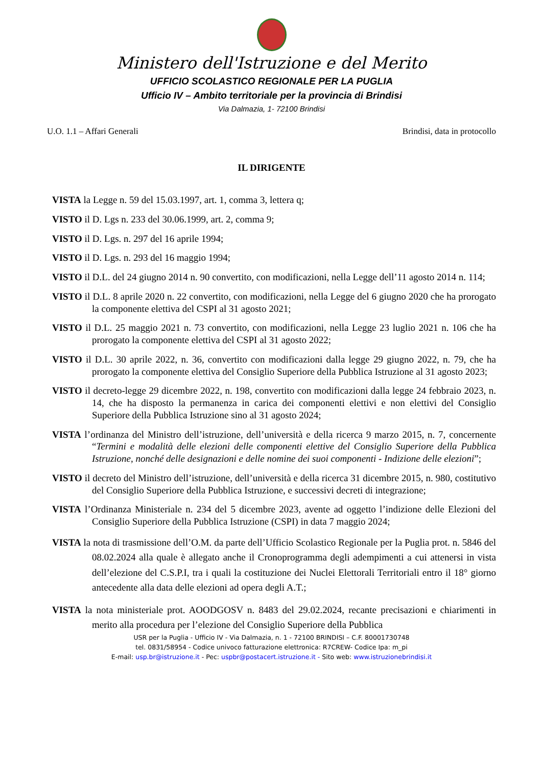Ministero dell'Istruzione e del Merito
UFFICIO SCOLASTICO REGIONALE PER LA PUGLIA
Ufficio IV – Ambito territoriale per la provincia di Brindisi
Via Dalmazia, 1- 72100 Brindisi
U.O. 1.1 – Affari Generali Brindisi, data in protocollo
IL DIRIGENTE
VISTA la Legge n. 59 del 15.03.1997, art. 1, comma 3, lettera q;
VISTO il D. Lgs n. 233 del 30.06.1999, art. 2, comma 9;
VISTO il D. Lgs. n. 297 del 16 aprile 1994;
VISTO il D. Lgs. n. 293 del 16 maggio 1994;
VISTO il D.L. del 24 giugno 2014 n. 90 convertito, con modificazioni, nella Legge dell’11 agosto 2014 n. 114;
VISTO il D.L. 8 aprile 2020 n. 22 convertito, con modificazioni, nella Legge del 6 giugno 2020 che ha prorogato la componente elettiva del CSPI al 31 agosto 2021;
VISTO il D.L. 25 maggio 2021 n. 73 convertito, con modificazioni, nella Legge 23 luglio 2021 n. 106 che ha prorogato la componente elettiva del CSPI al 31 agosto 2022;
VISTO il D.L. 30 aprile 2022, n. 36, convertito con modificazioni dalla legge 29 giugno 2022, n. 79, che ha prorogato la componente elettiva del Consiglio Superiore della Pubblica Istruzione al 31 agosto 2023;
VISTO il decreto-legge 29 dicembre 2022, n. 198, convertito con modificazioni dalla legge 24 febbraio 2023, n. 14, che ha disposto la permanenza in carica dei componenti elettivi e non elettivi del Consiglio Superiore della Pubblica Istruzione sino al 31 agosto 2024;
VISTA l’ordinanza del Ministro dell’istruzione, dell’università e della ricerca 9 marzo 2015, n. 7, concernente “Termini e modalità delle elezioni delle componenti elettive del Consiglio Superiore della Pubblica Istruzione, nonché delle designazioni e delle nomine dei suoi componenti - Indizione delle elezioni”;
VISTO il decreto del Ministro dell’istruzione, dell’università e della ricerca 31 dicembre 2015, n. 980, costitutivo del Consiglio Superiore della Pubblica Istruzione, e successivi decreti di integrazione;
VISTA l’Ordinanza Ministeriale n. 234 del 5 dicembre 2023, avente ad oggetto l’indizione delle Elezioni del Consiglio Superiore della Pubblica Istruzione (CSPI) in data 7 maggio 2024;
VISTA la nota di trasmissione dell’O.M. da parte dell’Ufficio Scolastico Regionale per la Puglia prot. n. 5846 del 08.02.2024 alla quale è allegato anche il Cronoprogramma degli adempimenti a cui attenersi in vista dell’elezione del C.S.P.I, tra i quali la costituzione dei Nuclei Elettorali Territoriali entro il 18° giorno antecedente alla data delle elezioni ad opera degli A.T.;
VISTA la nota ministeriale prot. AOODGOSV n. 8483 del 29.02.2024, recante precisazioni e chiarimenti in merito alla procedura per l’elezione del Consiglio Superiore della Pubblica
USR per la Puglia - Ufficio IV - Via Dalmazia, n. 1 - 72100 BRINDISI – C.F. 80001730748
tel. 0831/58954 - Codice univoco fatturazione elettronica: R7CREW- Codice Ipa: m_pi
E-mail: usp.br@istruzione.it - Pec: uspbr@postacert.istruzione.it - Sito web: www.istruzionebrindisi.it